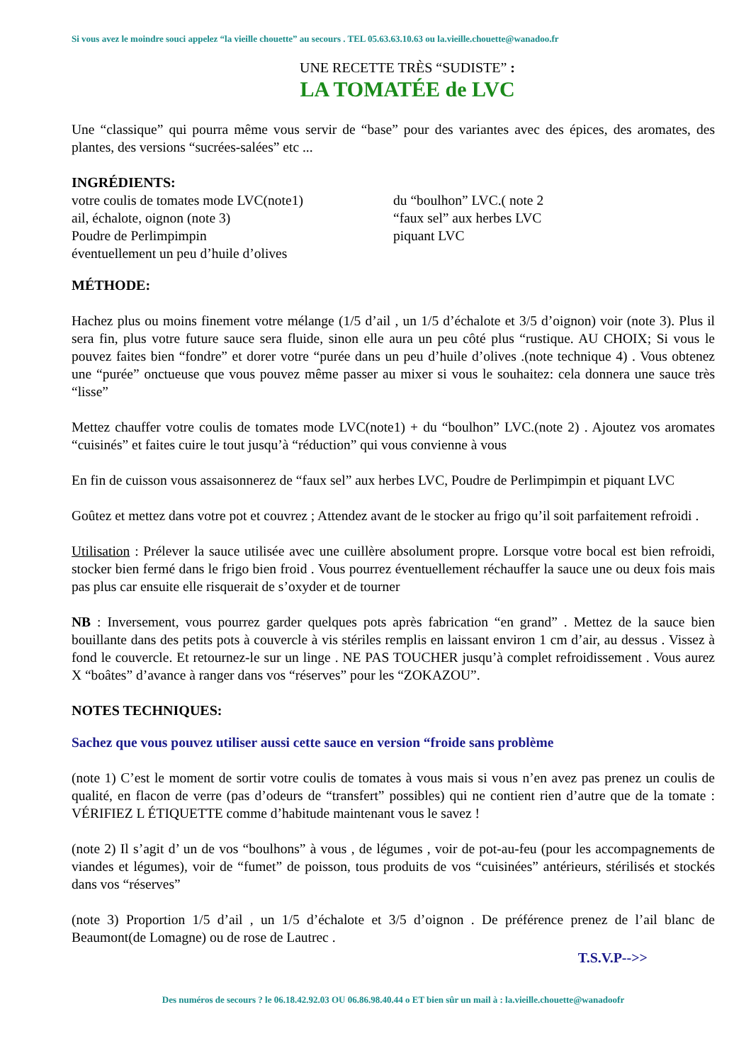Si vous avez le moindre souci appelez “la vieille chouette” au secours . TEL 05.63.63.10.63 ou la.vieille.chouette@wanadoo.fr
UNE RECETTE TRÈS “SUDISTE” :
LA TOMATÉE de LVC
Une “classique” qui pourra même vous servir de “base” pour des variantes avec des épices, des aromates, des plantes, des versions “sucrées-salées” etc ...
INGRÉDIENTS:
votre coulis de tomates mode LVC(note1)
ail, échalote, oignon (note 3)
Poudre de Perlimpimpin
éventuellement un peu d’huile d’olives
du “boulhon” LVC.( note 2
“faux sel” aux herbes LVC
piquant LVC
MÉTHODE:
Hachez plus ou moins finement votre mélange (1/5 d’ail , un 1/5 d’échalote et 3/5 d’oignon) voir (note 3). Plus il sera fin, plus votre future sauce sera fluide, sinon elle aura un peu côté plus “rustique. AU CHOIX; Si vous le pouvez faites bien “fondre” et dorer votre “purée dans un peu d’huile d’olives .(note technique 4) . Vous obtenez une “purée” onctueuse que vous pouvez même passer au mixer si vous le souhaitez: cela donnera une sauce très “lisse”
Mettez chauffer votre coulis de tomates mode LVC(note1) + du “boulhon” LVC.(note 2) . Ajoutez vos aromates “cuisinés” et faites cuire le tout jusqu’à “réduction” qui vous convienne à vous
En fin de cuisson vous assaisonnerez de “faux sel” aux herbes LVC, Poudre de Perlimpimpin et piquant LVC
Goûtez et mettez dans votre pot et couvrez ; Attendez avant de le stocker au frigo qu’il soit parfaitement refroidi .
Utilisation : Prélever la sauce utilisée avec une cuillère absolument propre. Lorsque votre bocal est bien refroidi, stocker bien fermé dans le frigo bien froid . Vous pourrez éventuellement réchauffer la sauce une ou deux fois mais pas plus car ensuite elle risquerait de s’oxyder et de tourner
NB : Inversement, vous pourrez garder quelques pots après fabrication “en grand” . Mettez de la sauce bien bouillante dans des petits pots à couvercle à vis stériles remplis en laissant environ 1 cm d’air, au dessus . Vissez à fond le couvercle. Et retournez-le sur un linge . NE PAS TOUCHER jusqu’à complet refroidissement . Vous aurez X “boâtes” d’avance à ranger dans vos “réserves” pour les “ZOKAZOU”.
NOTES TECHNIQUES:
Sachez que vous pouvez utiliser aussi cette sauce en version “froide sans problème
(note 1) C’est le moment de sortir votre coulis de tomates à vous mais si vous n’en avez pas prenez un coulis de qualité, en flacon de verre (pas d’odeurs de “transfert” possibles) qui ne contient rien d’autre que de la tomate : VÉRIFIEZ L ÉTIQUETTE comme d’habitude maintenant vous le savez !
(note 2) Il s’agit d’ un de vos “boulhons” à vous , de légumes , voir de pot-au-feu (pour les accompagnements de viandes et légumes), voir de “fumet” de poisson, tous produits de vos “cuisinées” antérieurs, stérilisés et stockés dans vos “réserves”
(note 3) Proportion 1/5 d’ail , un 1/5 d’échalote et 3/5 d’oignon . De préférence prenez de l’ail blanc de Beaumont(de Lomagne) ou de rose de Lautrec .
T.S.V.P-->>
Des numéros de secours ? le 06.18.42.92.03 OU 06.86.98.40.44 o ET bien sûr un mail à : la.vieille.chouette@wanadoofr